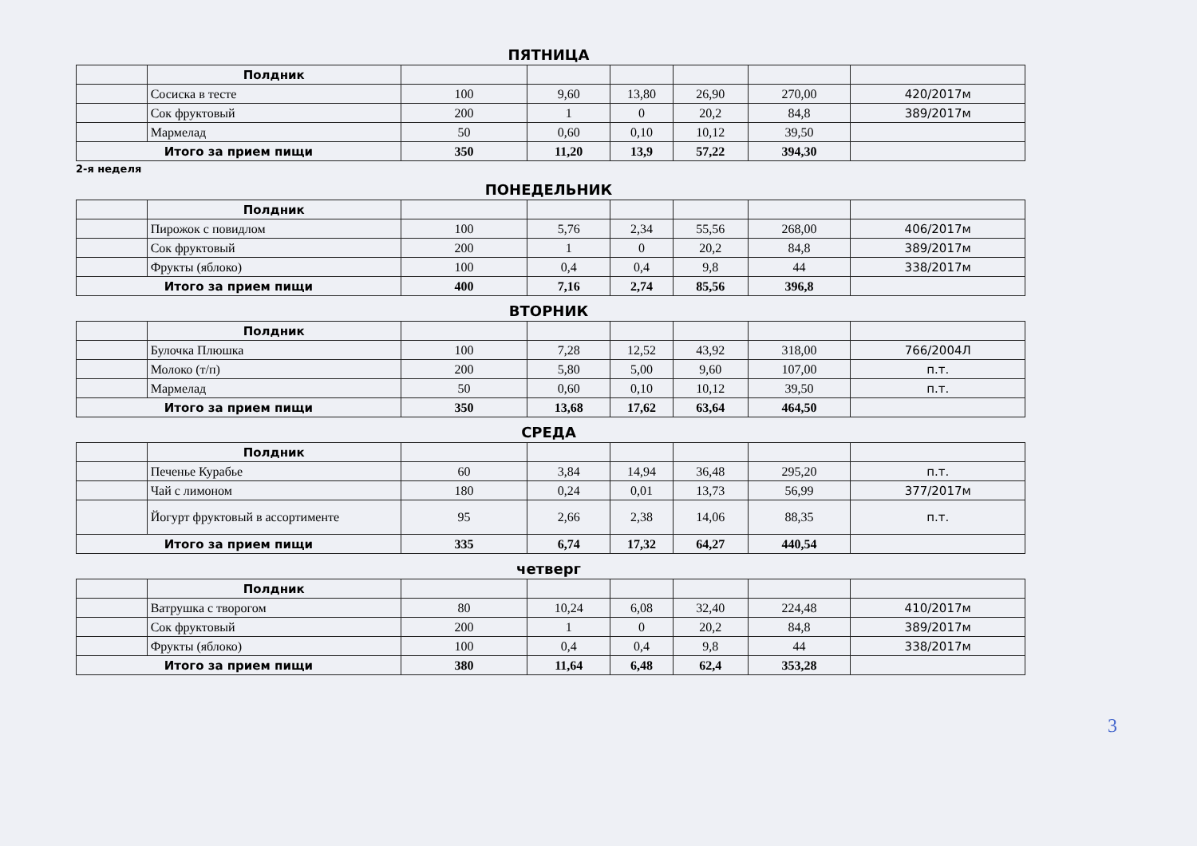ПЯТНИЦА
| | Полдник | | | | | | |
| | Сосиска в тесте | 100 | 9,60 | 13,80 | 26,90 | 270,00 | 420/2017м |
| | Сок фруктовый | 200 | 1 | 0 | 20,2 | 84,8 | 389/2017м |
| | Мармелад | 50 | 0,60 | 0,10 | 10,12 | 39,50 | |
| Итого за прием пищи | | 350 | 11,20 | 13,9 | 57,22 | 394,30 | |
2-я неделя
ПОНЕДЕЛЬНИК
| | Полдник | | | | | | |
| | Пирожок с повидлом | 100 | 5,76 | 2,34 | 55,56 | 268,00 | 406/2017м |
| | Сок фруктовый | 200 | 1 | 0 | 20,2 | 84,8 | 389/2017м |
| | Фрукты (яблоко) | 100 | 0,4 | 0,4 | 9,8 | 44 | 338/2017м |
| Итого за прием пищи | | 400 | 7,16 | 2,74 | 85,56 | 396,8 | |
ВТОРНИК
| | Полдник | | | | | | |
| | Булочка Плюшка | 100 | 7,28 | 12,52 | 43,92 | 318,00 | 766/2004Л |
| | Молоко (т/п) | 200 | 5,80 | 5,00 | 9,60 | 107,00 | п.т. |
| | Мармелад | 50 | 0,60 | 0,10 | 10,12 | 39,50 | п.т. |
| Итого за прием пищи | | 350 | 13,68 | 17,62 | 63,64 | 464,50 | |
СРЕДА
| | Полдник | | | | | | |
| | Печенье Курабье | 60 | 3,84 | 14,94 | 36,48 | 295,20 | п.т. |
| | Чай с лимоном | 180 | 0,24 | 0,01 | 13,73 | 56,99 | 377/2017м |
| | Йогурт фруктовый в ассортименте | 95 | 2,66 | 2,38 | 14,06 | 88,35 | п.т. |
| Итого за прием пищи | | 335 | 6,74 | 17,32 | 64,27 | 440,54 | |
четверг
| | Полдник | | | | | | |
| | Ватрушка с творогом | 80 | 10,24 | 6,08 | 32,40 | 224,48 | 410/2017м |
| | Сок фруктовый | 200 | 1 | 0 | 20,2 | 84,8 | 389/2017м |
| | Фрукты (яблоко) | 100 | 0,4 | 0,4 | 9,8 | 44 | 338/2017м |
| Итого за прием пищи | | 380 | 11,64 | 6,48 | 62,4 | 353,28 | |
3